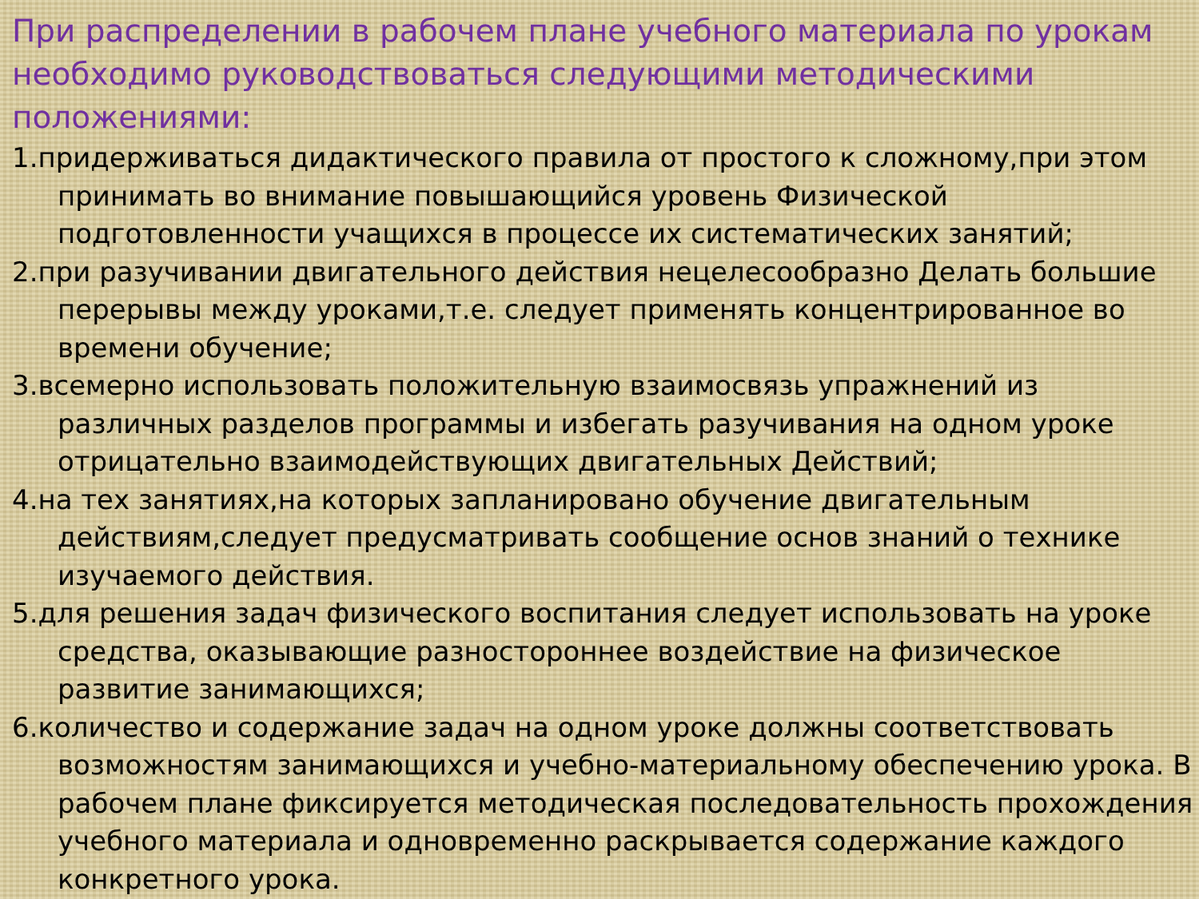При распределении в рабочем плане учебного материала по урокам необходимо руководствоваться следующими методическими положениями:
1.придерживаться дидактического правила от простого к сложному,при этом принимать во внимание повышающийся уровень Физической подготовленности учащихся в процессе их систематических занятий;
2.при разучивании двигательного действия нецелесообразно Делать большие перерывы между уроками,т.е. следует применять концентрированное во времени обучение;
3.всемерно использовать положительную взаимосвязь упражнений из различных разделов программы и избегать разучивания на одном уроке отрицательно взаимодействующих двигательных Действий;
4.на тех занятиях,на которых запланировано обучение двигательным действиям,следует предусматривать сообщение основ знаний о технике изучаемого действия.
5.для решения задач физического воспитания следует использовать на уроке средства, оказывающие разностороннее воздействие на физическое развитие занимающихся;
6.количество и содержание задач на одном уроке должны соответствовать возможностям занимающихся и учебно-материальному обеспечению урока. В рабочем плане фиксируется методическая последовательность прохождения учебного материала и одновременно раскрывается содержание каждого конкретного урока.